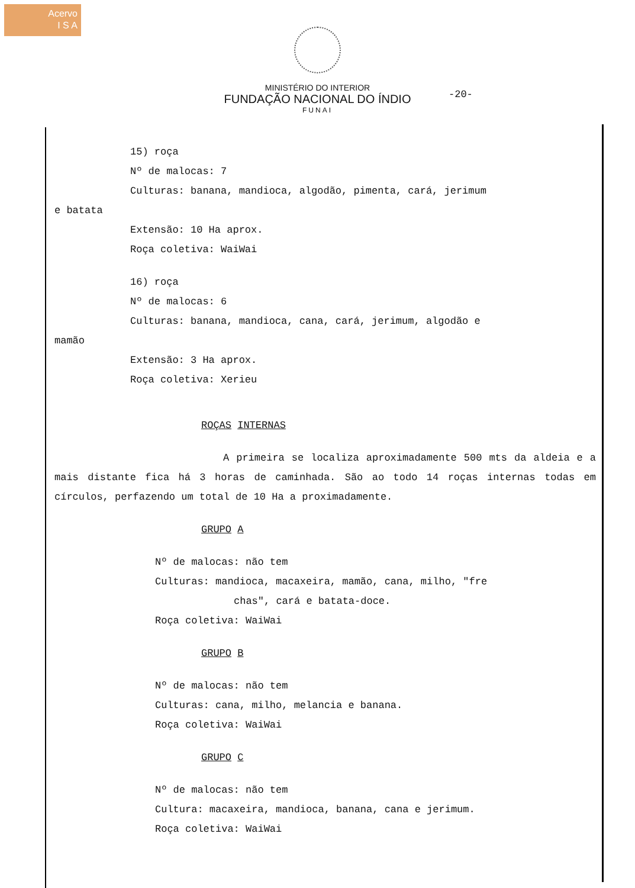Acervo
I S A
MINISTÉRIO DO INTERIOR
FUNDAÇÃO NACIONAL DO ÍNDIO
FUNAI
-20-
15) roça
Nº de malocas: 7
Culturas: banana, mandioca, algodão, pimenta, cará, jerimum
e batata
Extensão: 10 Ha aprox.
Roça coletiva: WaiWai
16) roça
Nº de malocas: 6
Culturas: banana, mandioca, cana, cará, jerimum, algodão e
mamão
Extensão: 3 Ha aprox.
Roça coletiva: Xerieu
ROÇAS INTERNAS
A primeira se localiza aproximadamente 500 mts da aldeia e a mais distante fica há 3 horas de caminhada. São ao todo 14 roças internas todas em círculos, perfazendo um total de 10 Ha a proximadamente.
GRUPO A
Nº de malocas: não tem
Culturas: mandioca, macaxeira, mamão, cana, milho, "fre
chas", cará e batata-doce.
Roça coletiva: WaiWai
GRUPO B
Nº de malocas: não tem
Culturas: cana, milho, melancia e banana.
Roça coletiva: WaiWai
GRUPO C
Nº de malocas: não tem
Cultura: macaxeira, mandioca, banana, cana e jerimum.
Roça coletiva: WaiWai